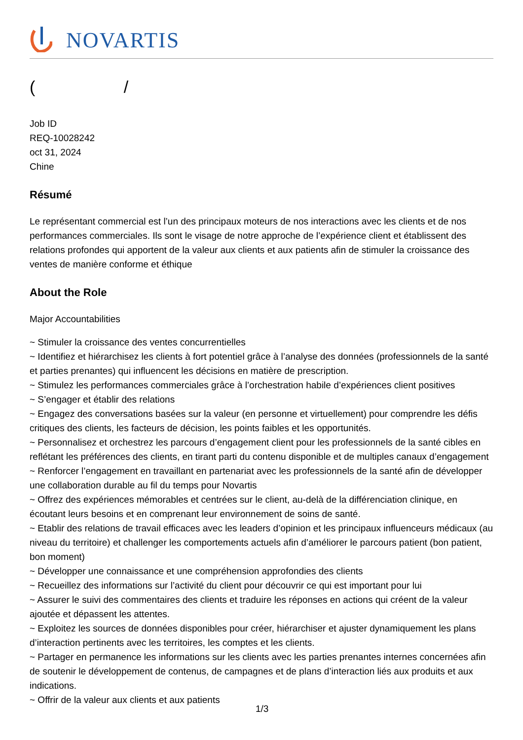NOVARTIS
( /
Job ID
REQ-10028242
oct 31, 2024
Chine
Résumé
Le représentant commercial est l’un des principaux moteurs de nos interactions avec les clients et de nos performances commerciales. Ils sont le visage de notre approche de l’expérience client et établissent des relations profondes qui apportent de la valeur aux clients et aux patients afin de stimuler la croissance des ventes de manière conforme et éthique
About the Role
Major Accountabilities
~ Stimuler la croissance des ventes concurrentielles
~ Identifiez et hiérarchisez les clients à fort potentiel grâce à l’analyse des données (professionnels de la santé et parties prenantes) qui influencent les décisions en matière de prescription.
~ Stimulez les performances commerciales grâce à l’orchestration habile d’expériences client positives
~ S’engager et établir des relations
~ Engagez des conversations basées sur la valeur (en personne et virtuellement) pour comprendre les défis critiques des clients, les facteurs de décision, les points faibles et les opportunités.
~ Personnalisez et orchestrez les parcours d’engagement client pour les professionnels de la santé cibles en reflétant les préférences des clients, en tirant parti du contenu disponible et de multiples canaux d’engagement
~ Renforcer l’engagement en travaillant en partenariat avec les professionnels de la santé afin de développer une collaboration durable au fil du temps pour Novartis
~ Offrez des expériences mémorables et centrées sur le client, au-delà de la différenciation clinique, en écoutant leurs besoins et en comprenant leur environnement de soins de santé.
~ Etablir des relations de travail efficaces avec les leaders d’opinion et les principaux influenceurs médicaux (au niveau du territoire) et challenger les comportements actuels afin d’améliorer le parcours patient (bon patient, bon moment)
~ Développer une connaissance et une compréhension approfondies des clients
~ Recueillez des informations sur l’activité du client pour découvrir ce qui est important pour lui
~ Assurer le suivi des commentaires des clients et traduire les réponses en actions qui créent de la valeur ajoutée et dépassent les attentes.
~ Exploitez les sources de données disponibles pour créer, hiérarchiser et ajuster dynamiquement les plans d’interaction pertinents avec les territoires, les comptes et les clients.
~ Partager en permanence les informations sur les clients avec les parties prenantes internes concernées afin de soutenir le développement de contenus, de campagnes et de plans d’interaction liés aux produits et aux indications.
~ Offrir de la valeur aux clients et aux patients
1/3